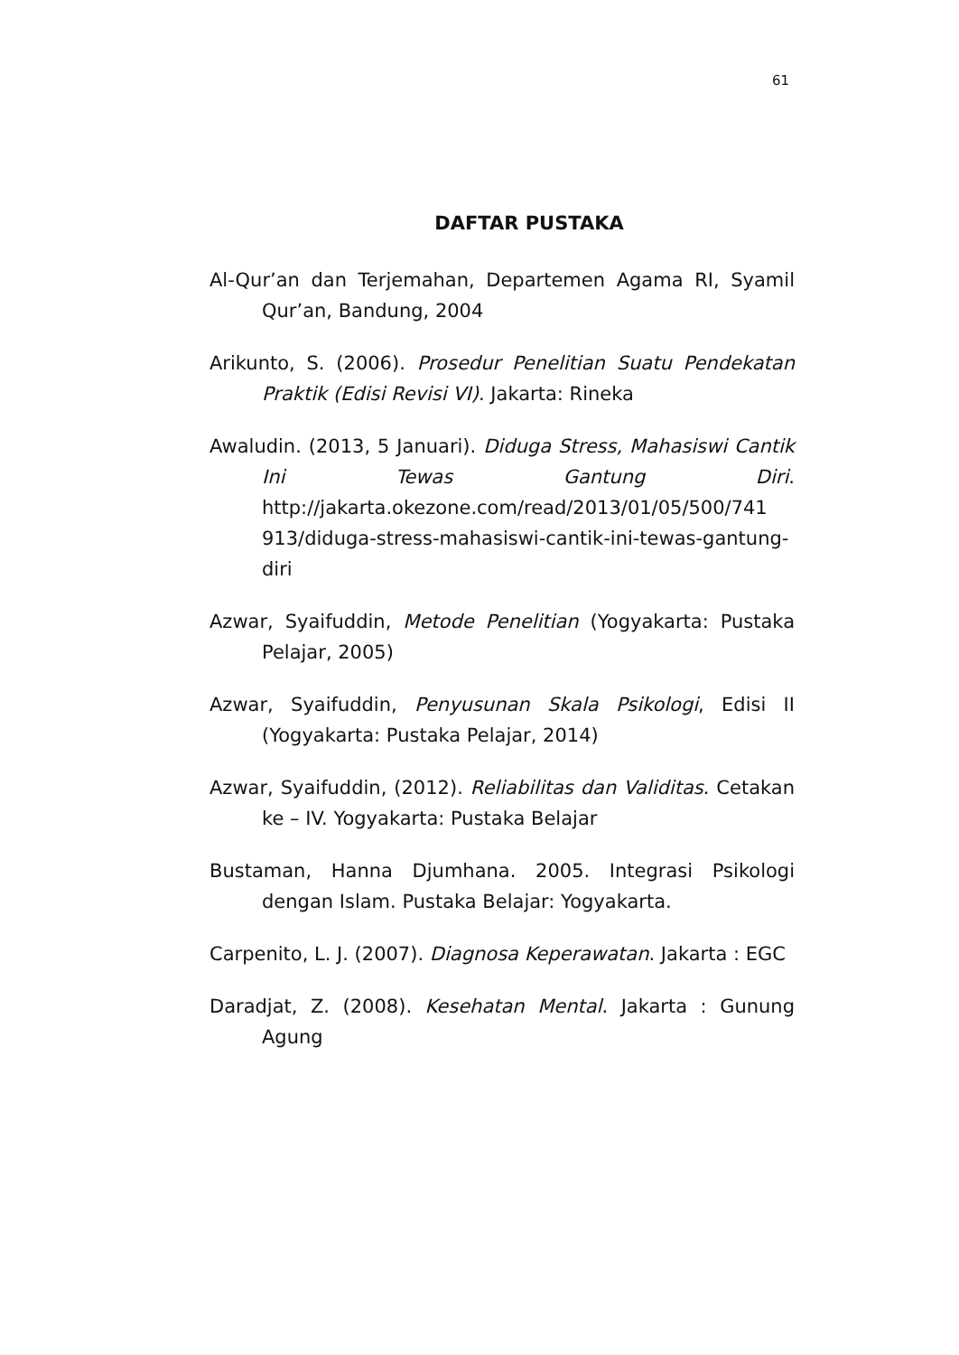61
DAFTAR PUSTAKA
Al-Qur’an dan Terjemahan, Departemen Agama RI, Syamil Qur’an, Bandung, 2004
Arikunto, S. (2006). Prosedur Penelitian Suatu Pendekatan Praktik (Edisi Revisi VI). Jakarta: Rineka
Awaludin. (2013, 5 Januari). Diduga Stress, Mahasiswi Cantik Ini Tewas Gantung Diri. http://jakarta.okezone.com/read/2013/01/05/500/741 913/diduga-stress-mahasiswi-cantik-ini-tewas-gantung-diri
Azwar, Syaifuddin, Metode Penelitian (Yogyakarta: Pustaka Pelajar, 2005)
Azwar, Syaifuddin, Penyusunan Skala Psikologi, Edisi II (Yogyakarta: Pustaka Pelajar, 2014)
Azwar, Syaifuddin, (2012). Reliabilitas dan Validitas. Cetakan ke – IV. Yogyakarta: Pustaka Belajar
Bustaman, Hanna Djumhana. 2005. Integrasi Psikologi dengan Islam. Pustaka Belajar: Yogyakarta.
Carpenito, L. J. (2007). Diagnosa Keperawatan. Jakarta : EGC
Daradjat, Z. (2008). Kesehatan Mental. Jakarta : Gunung Agung